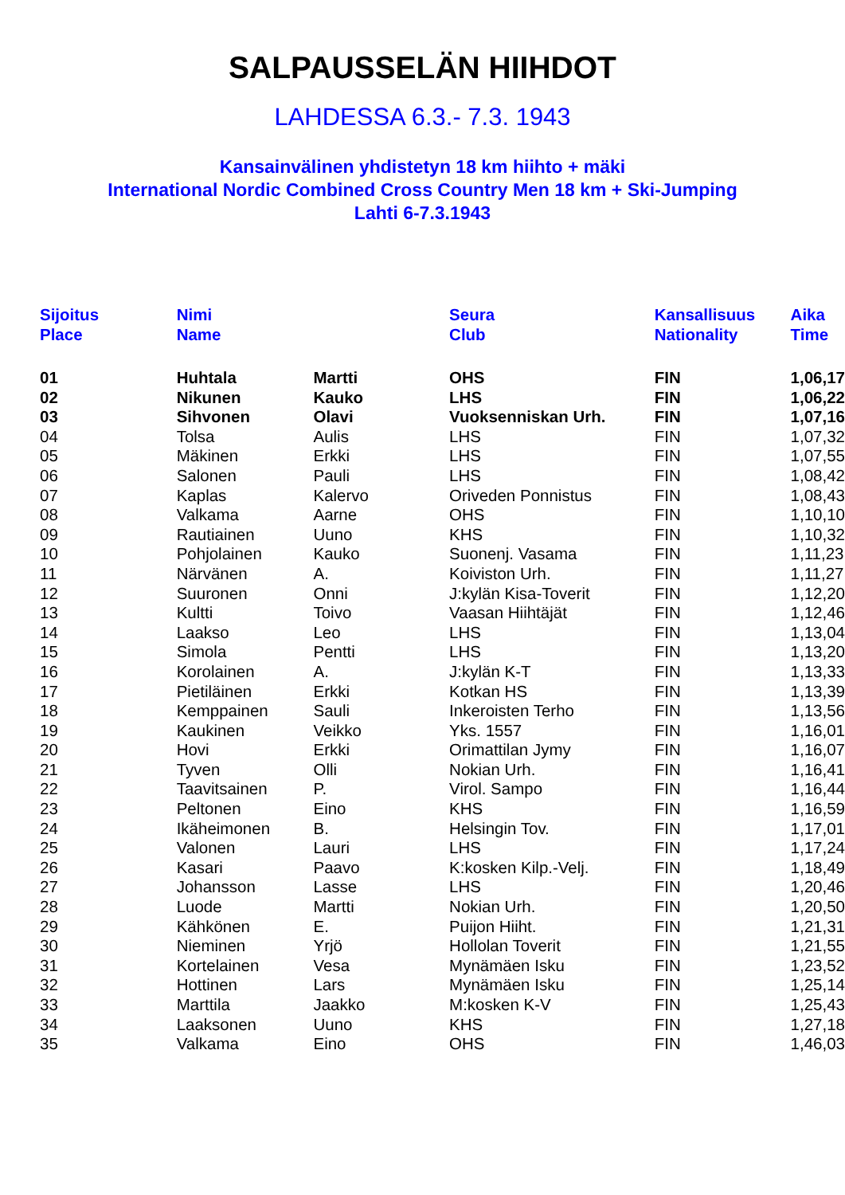SALPAUSSELÄN HIIHDOT
LAHDESSA 6.3.- 7.3. 1943
Kansainvälinen yhdistetyn 18 km hiihto + mäki
International Nordic Combined Cross Country Men 18 km + Ski-Jumping
Lahti 6-7.3.1943
| Sijoitus Place | | Nimi Name | | Seura Club | Kansallisuus Nationality | Aika Time |
| --- | --- | --- | --- | --- | --- | --- |
| 01 | | Huhtala | Martti | OHS | FIN | 1,06,17 |
| 02 | | Nikunen | Kauko | LHS | FIN | 1,06,22 |
| 03 | | Sihvonen | Olavi | Vuoksenniskan Urh. | FIN | 1,07,16 |
| 04 | | Tolsa | Aulis | LHS | FIN | 1,07,32 |
| 05 | | Mäkinen | Erkki | LHS | FIN | 1,07,55 |
| 06 | | Salonen | Pauli | LHS | FIN | 1,08,42 |
| 07 | | Kaplas | Kalervo | Oriveden Ponnistus | FIN | 1,08,43 |
| 08 | | Valkama | Aarne | OHS | FIN | 1,10,10 |
| 09 | | Rautiainen | Uuno | KHS | FIN | 1,10,32 |
| 10 | | Pohjolainen | Kauko | Suonenj. Vasama | FIN | 1,11,23 |
| 11 | | Närvänen | A. | Koiviston Urh. | FIN | 1,11,27 |
| 12 | | Suuronen | Onni | J:kylän Kisa-Toverit | FIN | 1,12,20 |
| 13 | | Kultti | Toivo | Vaasan Hiihtäjät | FIN | 1,12,46 |
| 14 | | Laakso | Leo | LHS | FIN | 1,13,04 |
| 15 | | Simola | Pentti | LHS | FIN | 1,13,20 |
| 16 | | Korolainen | A. | J:kylän K-T | FIN | 1,13,33 |
| 17 | | Pietiläinen | Erkki | Kotkan HS | FIN | 1,13,39 |
| 18 | | Kemppainen | Sauli | Inkeroisten Terho | FIN | 1,13,56 |
| 19 | | Kaukinen | Veikko | Yks. 1557 | FIN | 1,16,01 |
| 20 | | Hovi | Erkki | Orimattilan Jymy | FIN | 1,16,07 |
| 21 | | Tyven | Olli | Nokian Urh. | FIN | 1,16,41 |
| 22 | | Taavitsainen | P. | Virol. Sampo | FIN | 1,16,44 |
| 23 | | Peltonen | Eino | KHS | FIN | 1,16,59 |
| 24 | | Ikäheimonen | B. | Helsingin Tov. | FIN | 1,17,01 |
| 25 | | Valonen | Lauri | LHS | FIN | 1,17,24 |
| 26 | | Kasari | Paavo | K:kosken Kilp.-Velj. | FIN | 1,18,49 |
| 27 | | Johansson | Lasse | LHS | FIN | 1,20,46 |
| 28 | | Luode | Martti | Nokian Urh. | FIN | 1,20,50 |
| 29 | | Kähkönen | E. | Puijon Hiiht. | FIN | 1,21,31 |
| 30 | | Nieminen | Yrjö | Hollolan Toverit | FIN | 1,21,55 |
| 31 | | Kortelainen | Vesa | Mynämäen Isku | FIN | 1,23,52 |
| 32 | | Hottinen | Lars | Mynämäen Isku | FIN | 1,25,14 |
| 33 | | Marttila | Jaakko | M:kosken K-V | FIN | 1,25,43 |
| 34 | | Laaksonen | Uuno | KHS | FIN | 1,27,18 |
| 35 | | Valkama | Eino | OHS | FIN | 1,46,03 |